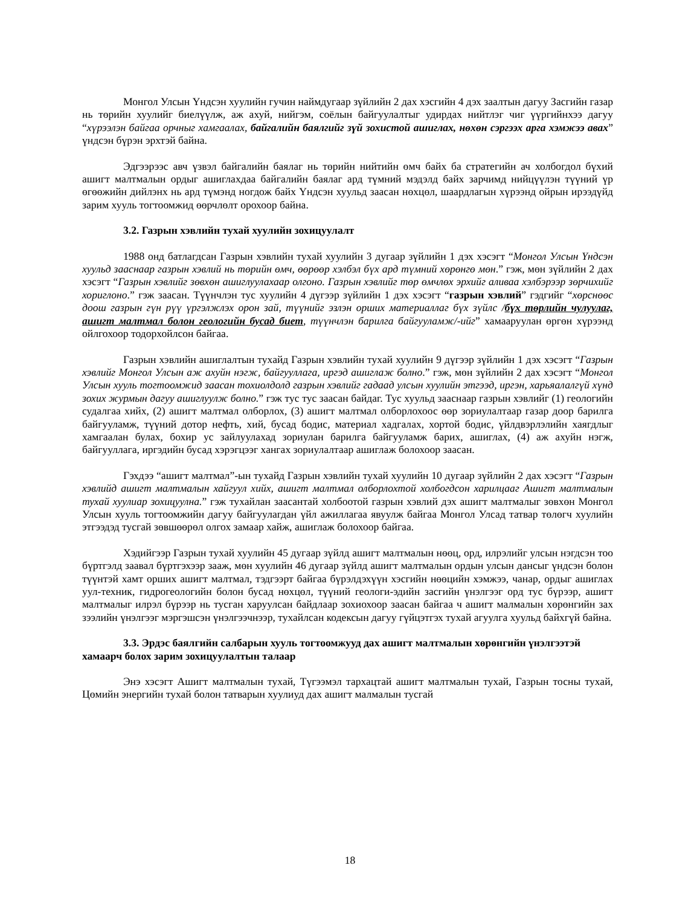Монгол Улсын Үндсэн хуулийн гучин наймдугаар зүйлийн 2 дах хэсгийн 4 дэх заалтын дагуу Засгийн газар нь төрийн хуулийг биелүүлж, аж ахуй, нийгэм, соёлын байгуулалтыг удирдах нийтлэг чиг үүргийнхээ дагуу “хүрээлэн байгаа орчныг хамгаалах, байгалийн баялгийг зүй зохистой ашиглах, нөхөн сэргээх арга хэмжээ авах” үндсэн бүрэн эрхтэй байна.
Эдгээрээс авч үзвэл байгалийн баялаг нь төрийн нийтийн өмч байх ба стратегийн ач холбогдол бүхий ашигт малтмалын ордыг ашиглахдаа байгалийн баялаг ард түмний мэдэлд байх зарчимд нийцүүлэн түүний үр өгөөжийн дийлэнх нь ард түмэнд ногдож байх Үндсэн хуульд заасан нөхцөл, шаардлагын хүрээнд ойрын ирээдүйд зарим хууль тогтоомжид өөрчлөлт орохоор байна.
3.2. Газрын хэвлийн тухай хуулийн зохицуулалт
1988 онд батлагдсан Газрын хэвлийн тухай хуулийн 3 дугаар зүйлийн 1 дэх хэсэгт “Монгол Улсын Үндсэн хуульд зааснаар газрын хэвлий нь төрийн өмч, өөрөөр хэлбэл бүх ард түмний хөрөнгө мөн.” гэж, мөн зүйлийн 2 дах хэсэгт “Газрын хэвлийг зөвхөн ашиглуулахаар олгоно. Газрын хэвлийг төр өмчлөх эрхийг аливаа хэлбэрээр зөрчихийг хориглоно.” гэж заасан. Түүнчлэн тус хуулийн 4 дүгээр зүйлийн 1 дэх хэсэгт “газрын хэвлий” гэдгийг “хөрснөөс доош газрын гүн рүү үргэлжлэх орон зай, түүнийг эзлэн орших материаллаг бүх зүйлс /бүх төрлийн чулуулаг, ашигт малтмал болон геологийн бусад биет, түүнчлэн барилга байгууламж/-ийг” хамааруулан өргөн хүрээнд ойлгохоор тодорхойлсон байгаа.
Газрын хэвлийн ашиглалтын тухайд Газрын хэвлийн тухай хуулийн 9 дүгээр зүйлийн 1 дэх хэсэгт “Газрын хэвлийг Монгол Улсын аж ахуйн нэгж, байгууллага, иргэд ашиглаж болно.” гэж, мөн зүйлийн 2 дах хэсэгт “Монгол Улсын хууль тогтоомжид заасан тохиолдолд газрын хэвлийг гадаад улсын хуулийн этгээд, иргэн, харьяалалгүй хүнд зохих журмын дагуу ашиглуулж болно.” гэж тус тус заасан байдаг. Тус хуульд зааснаар газрын хэвлийг (1) геологийн судалгаа хийх, (2) ашигт малтмал олборлох, (3) ашигт малтмал олборлохоос өөр зориулалтаар газар доор барилга байгууламж, түүний дотор нефть, хий, бусад бодис, материал хадгалах, хортой бодис, үйлдвэрлэлийн хаягдлыг хамгаалан булах, бохир ус зайлуулахад зориулан барилга байгууламж барих, ашиглах, (4) аж ахуйн нэгж, байгууллага, иргэдийн бусад хэрэгцээг хангах зориулалтаар ашиглаж болохоор заасан.
Гэхдээ “ашигт малтмал”-ын тухайд Газрын хэвлийн тухай хуулийн 10 дугаар зүйлийн 2 дах хэсэгт “Газрын хэвлийд ашигт малтмалын хайгуул хийх, ашигт малтмал олборлохтой холбогдсон харилцааг Ашигт малтмалын тухай хуулиар зохицуулна.” гэж тухайлан заасантай холбоотой газрын хэвлий дэх ашигт малтмалыг зөвхөн Монгол Улсын хууль тогтоомжийн дагуу байгуулагдан үйл ажиллагаа явуулж байгаа Монгол Улсад татвар төлөгч хуулийн этгээдэд тусгай зөвшөөрөл олгох замаар хайж, ашиглаж болохоор байгаа.
Хэдийгээр Газрын тухай хуулийн 45 дугаар зүйлд ашигт малтмалын нөөц, орд, илрэлийг улсын нэгдсэн тоо бүртгэлд заавал бүртгэхээр зааж, мөн хуулийн 46 дугаар зүйлд ашигт малтмалын ордын улсын дансыг үндсэн болон түүнтэй хамт орших ашигт малтмал, тэдгээрт байгаа бүрэлдэхүүн хэсгийн нөөцийн хэмжээ, чанар, ордыг ашиглах уул-техник, гидрогеологийн болон бусад нөхцөл, түүний геологи-эдийн засгийн үнэлгээг орд тус бүрээр, ашигт малтмалыг илрэл бүрээр нь тусган харуулсан байдлаар зохиохоор заасан байгаа ч ашигт малмалын хөрөнгийн зах зээлийн үнэлгээг мэргэшсэн үнэлгээчнээр, тухайлсан кодексын дагуу гүйцэтгэх тухай агуулга хуульд байхгүй байна.
3.3. Эрдэс баялгийн салбарын хууль тогтоомжууд дах ашигт малтмалын хөрөнгийн үнэлгээтэй хамаарч болох зарим зохицуулалтын талаар
Энэ хэсэгт Ашигт малтмалын тухай, Түгээмэл тархацтай ашигт малтмалын тухай, Газрын тосны тухай, Цөмийн энергийн тухай болон татварын хуулиуд дах ашигт малмалын тусгай
18